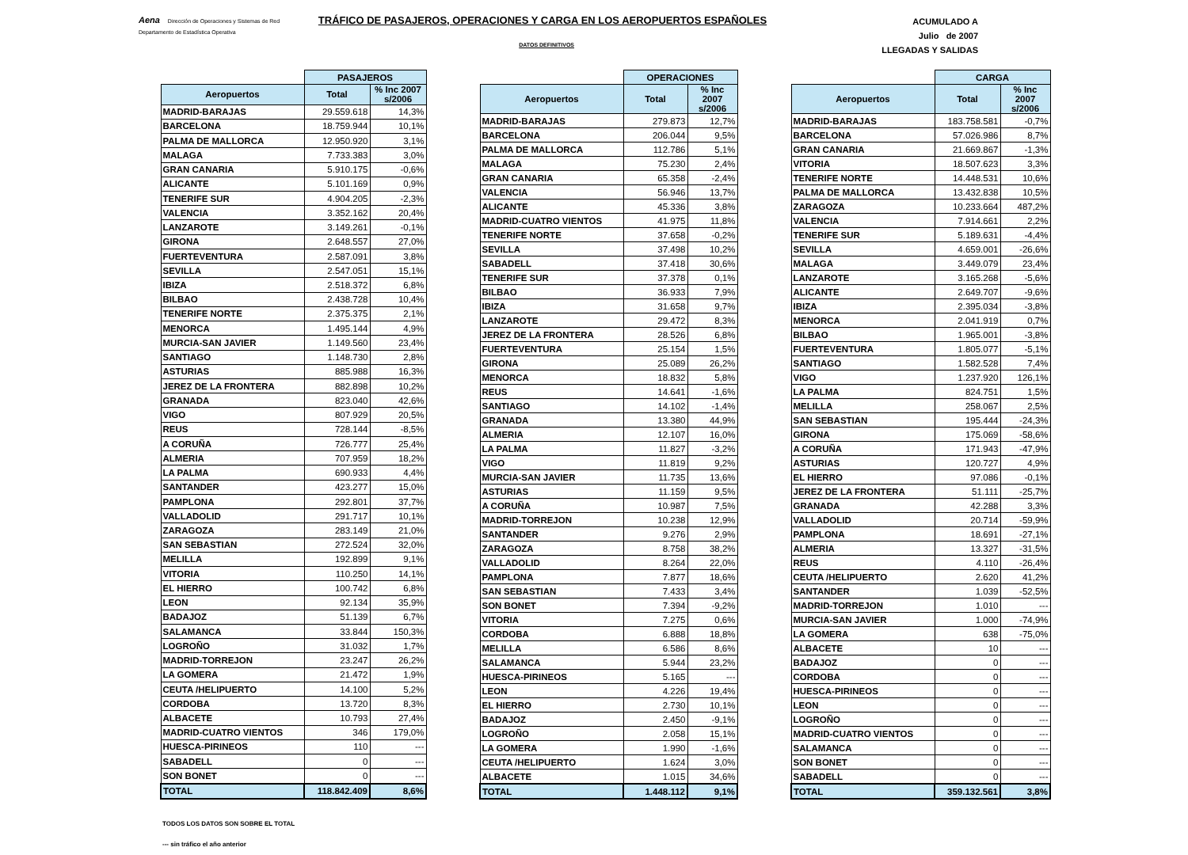Aena Dirección de Operaciones y Sistemas de Red
Departamento de Estadística Operativa
TRÁFICO DE PASAJEROS, OPERACIONES Y CARGA EN LOS AEROPUERTOS ESPAÑOLES
DATOS DEFINITIVOS
ACUMULADO A
Julio de 2007
LLEGADAS Y SALIDAS
| | PASAJEROS | |
| --- | --- | --- |
| Aeropuertos | Total | % Inc 2007 s/2006 |
| MADRID-BARAJAS | 29.559.618 | 14,3% |
| BARCELONA | 18.759.944 | 10,1% |
| PALMA DE MALLORCA | 12.950.920 | 3,1% |
| MALAGA | 7.733.383 | 3,0% |
| GRAN CANARIA | 5.910.175 | -0,6% |
| ALICANTE | 5.101.169 | 0,9% |
| TENERIFE SUR | 4.904.205 | -2,3% |
| VALENCIA | 3.352.162 | 20,4% |
| LANZAROTE | 3.149.261 | -0,1% |
| GIRONA | 2.648.557 | 27,0% |
| FUERTEVENTURA | 2.587.091 | 3,8% |
| SEVILLA | 2.547.051 | 15,1% |
| IBIZA | 2.518.372 | 6,8% |
| BILBAO | 2.438.728 | 10,4% |
| TENERIFE NORTE | 2.375.375 | 2,1% |
| MENORCA | 1.495.144 | 4,9% |
| MURCIA-SAN JAVIER | 1.149.560 | 23,4% |
| SANTIAGO | 1.148.730 | 2,8% |
| ASTURIAS | 885.988 | 16,3% |
| JEREZ DE LA FRONTERA | 882.898 | 10,2% |
| GRANADA | 823.040 | 42,6% |
| VIGO | 807.929 | 20,5% |
| REUS | 728.144 | -8,5% |
| A CORUÑA | 726.777 | 25,4% |
| ALMERIA | 707.959 | 18,2% |
| LA PALMA | 690.933 | 4,4% |
| SANTANDER | 423.277 | 15,0% |
| PAMPLONA | 292.801 | 37,7% |
| VALLADOLID | 291.717 | 10,1% |
| ZARAGOZA | 283.149 | 21,0% |
| SAN SEBASTIAN | 272.524 | 32,0% |
| MELILLA | 192.899 | 9,1% |
| VITORIA | 110.250 | 14,1% |
| EL HIERRO | 100.742 | 6,8% |
| LEON | 92.134 | 35,9% |
| BADAJOZ | 51.139 | 6,7% |
| SALAMANCA | 33.844 | 150,3% |
| LOGROÑO | 31.032 | 1,7% |
| MADRID-TORREJON | 23.247 | 26,2% |
| LA GOMERA | 21.472 | 1,9% |
| CEUTA /HELIPUERTO | 14.100 | 5,2% |
| CORDOBA | 13.720 | 8,3% |
| ALBACETE | 10.793 | 27,4% |
| MADRID-CUATRO VIENTOS | 346 | 179,0% |
| HUESCA-PIRINEOS | 110 | --- |
| SABADELL | 0 | --- |
| SON BONET | 0 | --- |
| TOTAL | 118.842.409 | 8,6% |
| | OPERACIONES | |
| --- | --- | --- |
| Aeropuertos | Total | % Inc 2007 s/2006 |
| MADRID-BARAJAS | 279.873 | 12,7% |
| BARCELONA | 206.044 | 9,5% |
| PALMA DE MALLORCA | 112.786 | 5,1% |
| MALAGA | 75.230 | 2,4% |
| GRAN CANARIA | 65.358 | -2,4% |
| VALENCIA | 56.946 | 13,7% |
| ALICANTE | 45.336 | 3,8% |
| MADRID-CUATRO VIENTOS | 41.975 | 11,8% |
| TENERIFE NORTE | 37.658 | -0,2% |
| SEVILLA | 37.498 | 10,2% |
| SABADELL | 37.418 | 30,6% |
| TENERIFE SUR | 37.378 | 0,1% |
| BILBAO | 36.933 | 7,9% |
| IBIZA | 31.658 | 9,7% |
| LANZAROTE | 29.472 | 8,3% |
| JEREZ DE LA FRONTERA | 28.526 | 6,8% |
| FUERTEVENTURA | 25.154 | 1,5% |
| GIRONA | 25.089 | 26,2% |
| MENORCA | 18.832 | 5,8% |
| REUS | 14.641 | -1,6% |
| SANTIAGO | 14.102 | -1,4% |
| GRANADA | 13.380 | 44,9% |
| ALMERIA | 12.107 | 16,0% |
| LA PALMA | 11.827 | -3,2% |
| VIGO | 11.819 | 9,2% |
| MURCIA-SAN JAVIER | 11.735 | 13,6% |
| ASTURIAS | 11.159 | 9,5% |
| A CORUÑA | 10.987 | 7,5% |
| MADRID-TORREJON | 10.238 | 12,9% |
| SANTANDER | 9.276 | 2,9% |
| ZARAGOZA | 8.758 | 38,2% |
| VALLADOLID | 8.264 | 22,0% |
| PAMPLONA | 7.877 | 18,6% |
| SAN SEBASTIAN | 7.433 | 3,4% |
| SON BONET | 7.394 | -9,2% |
| VITORIA | 7.275 | 0,6% |
| CORDOBA | 6.888 | 18,8% |
| MELILLA | 6.586 | 8,6% |
| SALAMANCA | 5.944 | 23,2% |
| HUESCA-PIRINEOS | 5.165 | --- |
| LEON | 4.226 | 19,4% |
| EL HIERRO | 2.730 | 10,1% |
| BADAJOZ | 2.450 | -9,1% |
| LOGROÑO | 2.058 | 15,1% |
| LA GOMERA | 1.990 | -1,6% |
| CEUTA /HELIPUERTO | 1.624 | 3,0% |
| ALBACETE | 1.015 | 34,6% |
| TOTAL | 1.448.112 | 9,1% |
| | CARGA | |
| --- | --- | --- |
| Aeropuertos | Total | % Inc 2007 s/2006 |
| MADRID-BARAJAS | 183.758.581 | -0,7% |
| BARCELONA | 57.026.986 | 8,7% |
| GRAN CANARIA | 21.669.867 | -1,3% |
| VITORIA | 18.507.623 | 3,3% |
| TENERIFE NORTE | 14.448.531 | 10,6% |
| PALMA DE MALLORCA | 13.432.838 | 10,5% |
| ZARAGOZA | 10.233.664 | 487,2% |
| VALENCIA | 7.914.661 | 2,2% |
| TENERIFE SUR | 5.189.631 | -4,4% |
| SEVILLA | 4.659.001 | -26,6% |
| MALAGA | 3.449.079 | 23,4% |
| LANZAROTE | 3.165.268 | -5,6% |
| ALICANTE | 2.649.707 | -9,6% |
| IBIZA | 2.395.034 | -3,8% |
| MENORCA | 2.041.919 | 0,7% |
| BILBAO | 1.965.001 | -3,8% |
| FUERTEVENTURA | 1.805.077 | -5,1% |
| SANTIAGO | 1.582.528 | 7,4% |
| VIGO | 1.237.920 | 126,1% |
| LA PALMA | 824.751 | 1,5% |
| MELILLA | 258.067 | 2,5% |
| SAN SEBASTIAN | 195.444 | -24,3% |
| GIRONA | 175.069 | -58,6% |
| A CORUÑA | 171.943 | -47,9% |
| ASTURIAS | 120.727 | 4,9% |
| EL HIERRO | 97.086 | -0,1% |
| JEREZ DE LA FRONTERA | 51.111 | -25,7% |
| GRANADA | 42.288 | 3,3% |
| VALLADOLID | 20.714 | -59,9% |
| PAMPLONA | 18.691 | -27,1% |
| ALMERIA | 13.327 | -31,5% |
| REUS | 4.110 | -26,4% |
| CEUTA /HELIPUERTO | 2.620 | 41,2% |
| SANTANDER | 1.039 | -52,5% |
| MADRID-TORREJON | 1.010 | --- |
| MURCIA-SAN JAVIER | 1.000 | -74,9% |
| LA GOMERA | 638 | -75,0% |
| ALBACETE | 10 | --- |
| BADAJOZ | 0 | --- |
| CORDOBA | 0 | --- |
| HUESCA-PIRINEOS | 0 | --- |
| LEON | 0 | --- |
| LOGROÑO | 0 | --- |
| MADRID-CUATRO VIENTOS | 0 | --- |
| SALAMANCA | 0 | --- |
| SON BONET | 0 | --- |
| SABADELL | 0 | --- |
| TOTAL | 359.132.561 | 3,8% |
TODOS LOS DATOS SON SOBRE EL TOTAL
--- sin tráfico el año anterior